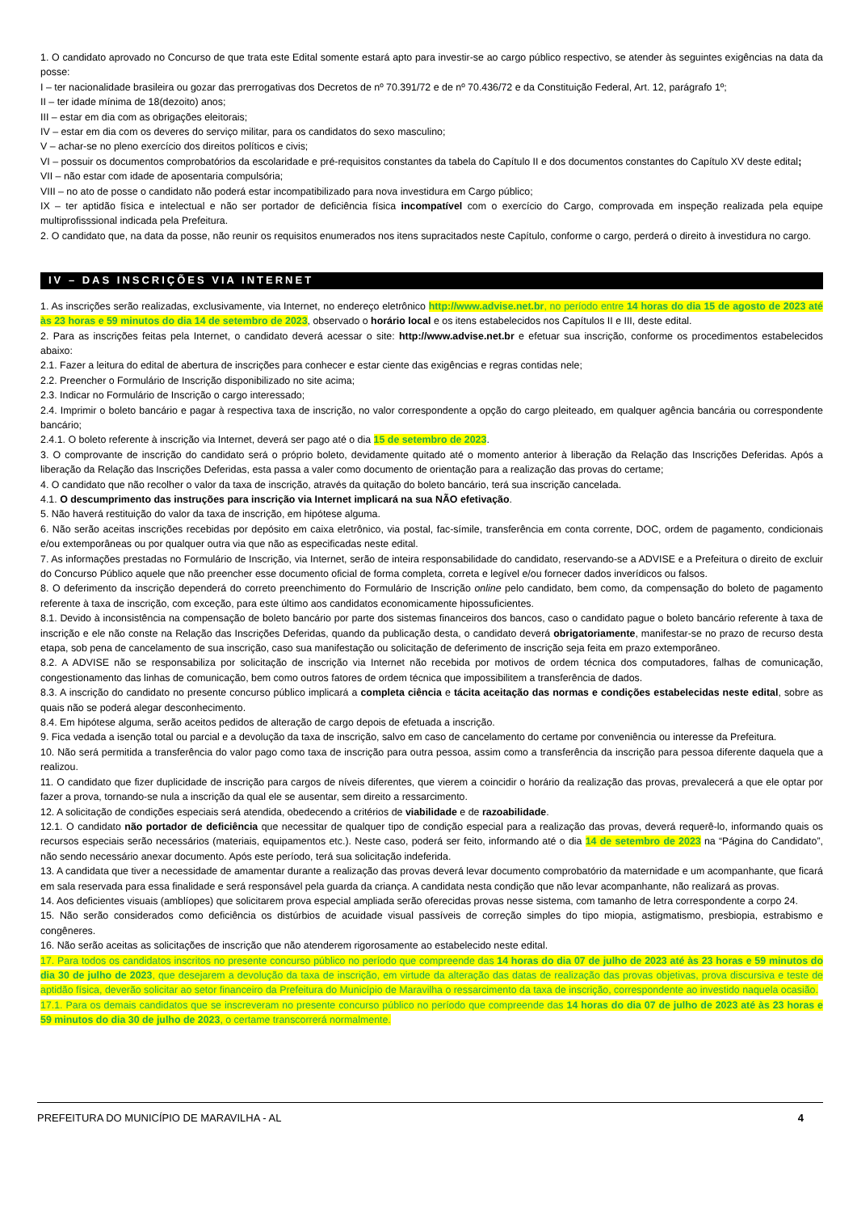1. O candidato aprovado no Concurso de que trata este Edital somente estará apto para investir-se ao cargo público respectivo, se atender às seguintes exigências na data da posse:
I – ter nacionalidade brasileira ou gozar das prerrogativas dos Decretos de nº 70.391/72 e de nº 70.436/72 e da Constituição Federal, Art. 12, parágrafo 1º;
II – ter idade mínima de 18(dezoito) anos;
III – estar em dia com as obrigações eleitorais;
IV – estar em dia com os deveres do serviço militar, para os candidatos do sexo masculino;
V – achar-se no pleno exercício dos direitos políticos e civis;
VI – possuir os documentos comprobatórios da escolaridade e pré-requisitos constantes da tabela do Capítulo II e dos documentos constantes do Capítulo XV deste edital;
VII – não estar com idade de aposentaria compulsória;
VIII – no ato de posse o candidato não poderá estar incompatibilizado para nova investidura em Cargo público;
IX – ter aptidão física e intelectual e não ser portador de deficiência física incompatível com o exercício do Cargo, comprovada em inspeção realizada pela equipe multiprofisssional indicada pela Prefeitura.
2. O candidato que, na data da posse, não reunir os requisitos enumerados nos itens supracitados neste Capítulo, conforme o cargo, perderá o direito à investidura no cargo.
IV – DAS INSCRIÇÕES VIA INTERNET
1. As inscrições serão realizadas, exclusivamente, via Internet, no endereço eletrônico http://www.advise.net.br, no período entre 14 horas do dia 15 de agosto de 2023 até às 23 horas e 59 minutos do dia 14 de setembro de 2023, observado o horário local e os itens estabelecidos nos Capítulos II e III, deste edital.
2. Para as inscrições feitas pela Internet, o candidato deverá acessar o site: http://www.advise.net.br e efetuar sua inscrição, conforme os procedimentos estabelecidos abaixo:
2.1. Fazer a leitura do edital de abertura de inscrições para conhecer e estar ciente das exigências e regras contidas nele;
2.2. Preencher o Formulário de Inscrição disponibilizado no site acima;
2.3. Indicar no Formulário de Inscrição o cargo interessado;
2.4. Imprimir o boleto bancário e pagar à respectiva taxa de inscrição, no valor correspondente a opção do cargo pleiteado, em qualquer agência bancária ou correspondente bancário;
2.4.1. O boleto referente à inscrição via Internet, deverá ser pago até o dia 15 de setembro de 2023.
3. O comprovante de inscrição do candidato será o próprio boleto, devidamente quitado até o momento anterior à liberação da Relação das Inscrições Deferidas. Após a liberação da Relação das Inscrições Deferidas, esta passa a valer como documento de orientação para a realização das provas do certame;
4. O candidato que não recolher o valor da taxa de inscrição, através da quitação do boleto bancário, terá sua inscrição cancelada.
4.1. O descumprimento das instruções para inscrição via Internet implicará na sua NÃO efetivação.
5. Não haverá restituição do valor da taxa de inscrição, em hipótese alguma.
6. Não serão aceitas inscrições recebidas por depósito em caixa eletrônico, via postal, fac-símile, transferência em conta corrente, DOC, ordem de pagamento, condicionais e/ou extemporâneas ou por qualquer outra via que não as especificadas neste edital.
7. As informações prestadas no Formulário de Inscrição, via Internet, serão de inteira responsabilidade do candidato, reservando-se a ADVISE e a Prefeitura o direito de excluir do Concurso Público aquele que não preencher esse documento oficial de forma completa, correta e legível e/ou fornecer dados inverídicos ou falsos.
8. O deferimento da inscrição dependerá do correto preenchimento do Formulário de Inscrição online pelo candidato, bem como, da compensação do boleto de pagamento referente à taxa de inscrição, com exceção, para este último aos candidatos economicamente hipossuficientes.
8.1. Devido à inconsistência na compensação de boleto bancário por parte dos sistemas financeiros dos bancos, caso o candidato pague o boleto bancário referente à taxa de inscrição e ele não conste na Relação das Inscrições Deferidas, quando da publicação desta, o candidato deverá obrigatoriamente, manifestar-se no prazo de recurso desta etapa, sob pena de cancelamento de sua inscrição, caso sua manifestação ou solicitação de deferimento de inscrição seja feita em prazo extemporâneo.
8.2. A ADVISE não se responsabiliza por solicitação de inscrição via Internet não recebida por motivos de ordem técnica dos computadores, falhas de comunicação, congestionamento das linhas de comunicação, bem como outros fatores de ordem técnica que impossibilitem a transferência de dados.
8.3. A inscrição do candidato no presente concurso público implicará a completa ciência e tácita aceitação das normas e condições estabelecidas neste edital, sobre as quais não se poderá alegar desconhecimento.
8.4. Em hipótese alguma, serão aceitos pedidos de alteração de cargo depois de efetuada a inscrição.
9. Fica vedada a isenção total ou parcial e a devolução da taxa de inscrição, salvo em caso de cancelamento do certame por conveniência ou interesse da Prefeitura.
10. Não será permitida a transferência do valor pago como taxa de inscrição para outra pessoa, assim como a transferência da inscrição para pessoa diferente daquela que a realizou.
11. O candidato que fizer duplicidade de inscrição para cargos de níveis diferentes, que vierem a coincidir o horário da realização das provas, prevalecerá a que ele optar por fazer a prova, tornando-se nula a inscrição da qual ele se ausentar, sem direito a ressarcimento.
12. A solicitação de condições especiais será atendida, obedecendo a critérios de viabilidade e de razoabilidade.
12.1. O candidato não portador de deficiência que necessitar de qualquer tipo de condição especial para a realização das provas, deverá requerê-lo, informando quais os recursos especiais serão necessários (materiais, equipamentos etc.). Neste caso, poderá ser feito, informando até o dia 14 de setembro de 2023 na “Página do Candidato”, não sendo necessário anexar documento. Após este período, terá sua solicitação indeferida.
13. A candidata que tiver a necessidade de amamentar durante a realização das provas deverá levar documento comprobatório da maternidade e um acompanhante, que ficará em sala reservada para essa finalidade e será responsável pela guarda da criança. A candidata nesta condição que não levar acompanhante, não realizará as provas.
14. Aos deficientes visuais (amblíopes) que solicitarem prova especial ampliada serão oferecidas provas nesse sistema, com tamanho de letra correspondente a corpo 24.
15. Não serão considerados como deficiência os distúrbios de acuidade visual passíveis de correção simples do tipo miopia, astigmatismo, presbiopia, estrabismo e congêneres.
16. Não serão aceitas as solicitações de inscrição que não atenderem rigorosamente ao estabelecido neste edital.
17. Para todos os candidatos inscritos no presente concurso público no período que compreende das 14 horas do dia 07 de julho de 2023 até às 23 horas e 59 minutos do dia 30 de julho de 2023, que desejarem a devolução da taxa de inscrição, em virtude da alteração das datas de realização das provas objetivas, prova discursiva e teste de aptidão física, deverão solicitar ao setor financeiro da Prefeitura do Município de Maravilha o ressarcimento da taxa de inscrição, correspondente ao investido naquela ocasião.
17.1. Para os demais candidatos que se inscreveram no presente concurso público no período que compreende das 14 horas do dia 07 de julho de 2023 até às 23 horas e 59 minutos do dia 30 de julho de 2023, o certame transcorrerá normalmente.
PREFEITURA DO MUNICÍPIO DE MARAVILHA - AL 4